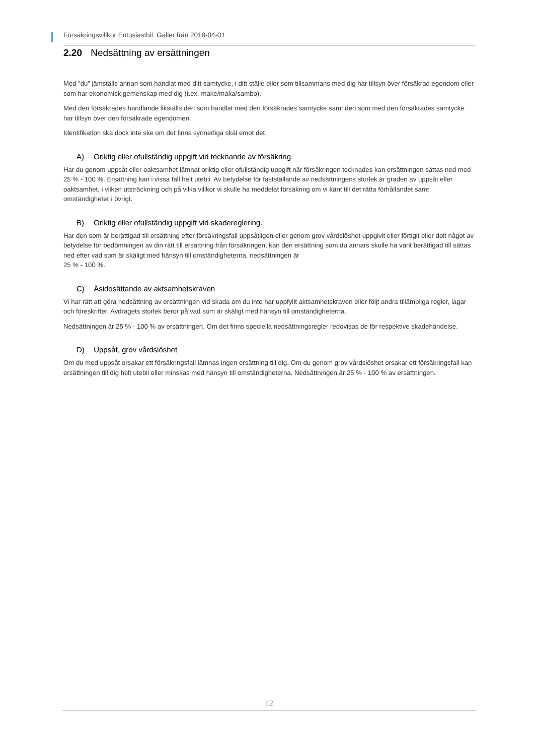Försäkringsvillkor Entusiastbil. Gäller från 2018-04-01
2.20 Nedsättning av ersättningen
Med ”du” jämställs annan som handlat med ditt samtycke, i ditt ställe eller som tillsammans med dig har tillsyn över försäkrad egendom eller som har ekonomisk gemenskap med dig (t.ex. make/maka/sambo).
Med den försäkrades handlande likställs den som handlat med den försäkrades samtycke samt den som med den försäkrades samtycke har tillsyn över den försäkrade egendomen.
Identifikation ska dock inte ske om det finns synnerliga skäl emot det.
A) Oriktig eller ofullständig uppgift vid tecknande av försäkring.
Har du genom uppsåt eller oaktsamhet lämnat oriktig eller ofullständig uppgift när försäkringen tecknades kan ersättningen sättas ned med 25 % - 100 %. Ersättning kan i vissa fall helt utebli. Av betydelse för fastställande av nedsättningens storlek är graden av uppsåt eller oaktsamhet, i vilken utsträckning och på vilka villkor vi skulle ha meddelat försäkring om vi känt till det rätta förhållandet samt omständigheter i övrigt.
B) Oriktig eller ofullständig uppgift vid skadereglering.
Har den som är berättigad till ersättning efter försäkringsfall uppsåtligen eller genom grov vårdslöshet uppgivit eller förtigit eller dolt något av betydelse för bedömningen av din rätt till ersättning från försäkringen, kan den ersättning som du annars skulle ha varit berättigad till sättas ned efter vad som är skäligt med hänsyn till omständigheterna, nedsättningen är
25 % - 100 %.
C) Åsidosättande av aktsamhetskraven
Vi har rätt att göra nedsättning av ersättningen vid skada om du inte har uppfyllt aktsamhetskraven eller följt andra tillämpliga regler, lagar och föreskrifter. Avdragets storlek beror på vad som är skäligt med hänsyn till omständigheterna.
Nedsättningen är 25 % - 100 % av ersättningen. Om det finns speciella nedsättningsregler redovisas de för respektive skadehändelse.
D) Uppsåt, grov vårdslöshet
Om du med uppsåt orsakar ett försäkringsfall lämnas ingen ersättning till dig. Om du genom grov vårdslöshet orsakar ett försäkringsfall kan ersättningen till dig helt utebli eller minskas med hänsyn till omständigheterna. Nedsättningen är 25 % - 100 % av ersättningen.
12